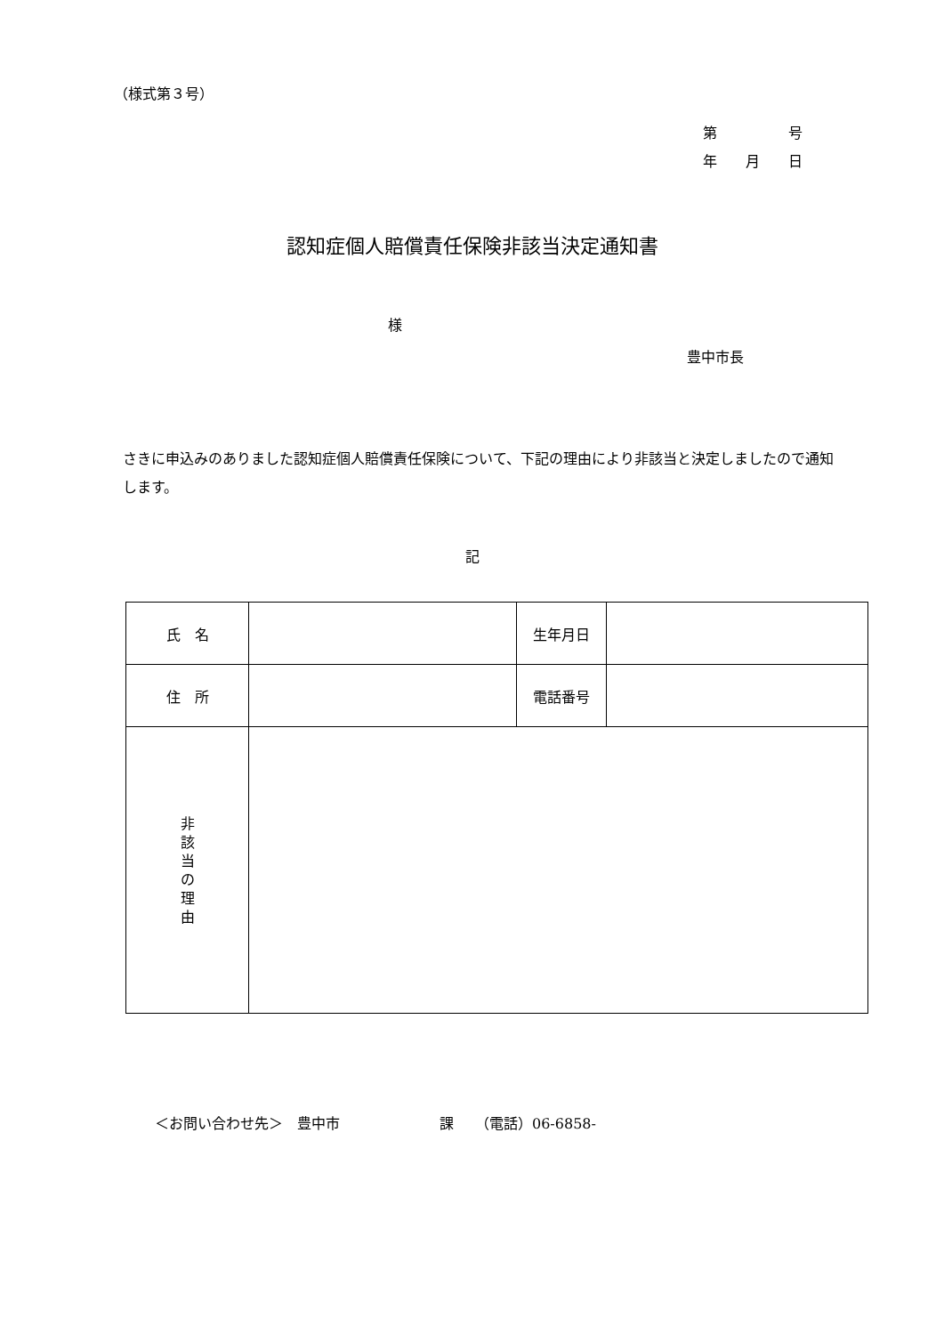（様式第３号）
第　　　　　号
年　　月　　日
認知症個人賠償責任保険非該当決定通知書
様
豊中市長
さきに申込みのありました認知症個人賠償責任保険について、下記の理由により非該当と決定しましたので通知します。
記
| 氏 名 | | 生年月日 | |
| 住 所 | | 電話番号 | |
| 非 該 当 の 理 由 | | | |
＜お問い合わせ先＞　豊中市　　　　　　　課　　（電話）06-6858-